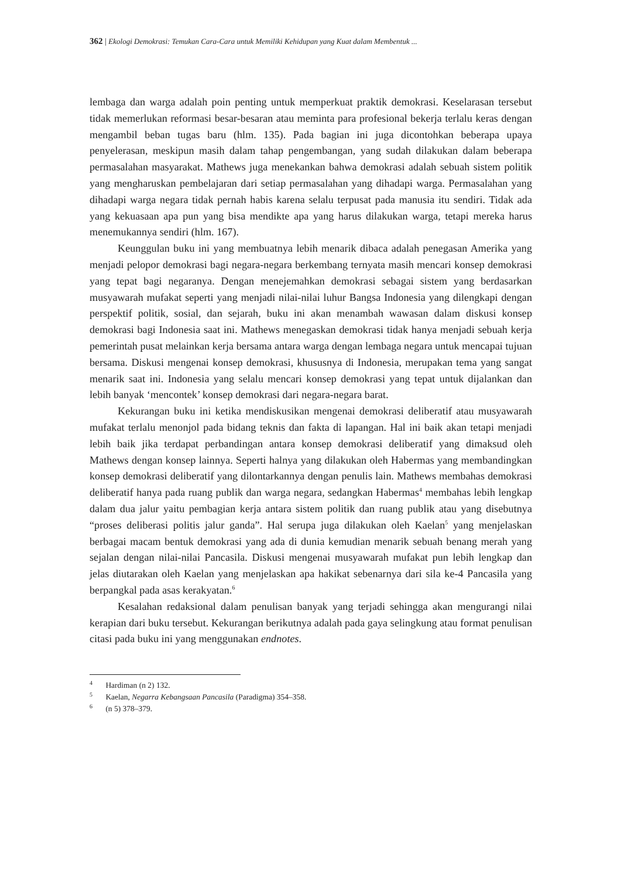362 | Ekologi Demokrasi: Temukan Cara-Cara untuk Memiliki Kehidupan yang Kuat dalam Membentuk ...
lembaga dan warga adalah poin penting untuk memperkuat praktik demokrasi. Keselarasan tersebut tidak memerlukan reformasi besar-besaran atau meminta para profesional bekerja terlalu keras dengan mengambil beban tugas baru (hlm. 135). Pada bagian ini juga dicontohkan beberapa upaya penyelerasan, meskipun masih dalam tahap pengembangan, yang sudah dilakukan dalam beberapa permasalahan masyarakat. Mathews juga menekankan bahwa demokrasi adalah sebuah sistem politik yang mengharuskan pembelajaran dari setiap permasalahan yang dihadapi warga. Permasalahan yang dihadapi warga negara tidak pernah habis karena selalu terpusat pada manusia itu sendiri. Tidak ada yang kekuasaan apa pun yang bisa mendikte apa yang harus dilakukan warga, tetapi mereka harus menemukannya sendiri (hlm. 167).
Keunggulan buku ini yang membuatnya lebih menarik dibaca adalah penegasan Amerika yang menjadi pelopor demokrasi bagi negara-negara berkembang ternyata masih mencari konsep demokrasi yang tepat bagi negaranya. Dengan menejemahkan demokrasi sebagai sistem yang berdasarkan musyawarah mufakat seperti yang menjadi nilai-nilai luhur Bangsa Indonesia yang dilengkapi dengan perspektif politik, sosial, dan sejarah, buku ini akan menambah wawasan dalam diskusi konsep demokrasi bagi Indonesia saat ini. Mathews menegaskan demokrasi tidak hanya menjadi sebuah kerja pemerintah pusat melainkan kerja bersama antara warga dengan lembaga negara untuk mencapai tujuan bersama. Diskusi mengenai konsep demokrasi, khususnya di Indonesia, merupakan tema yang sangat menarik saat ini. Indonesia yang selalu mencari konsep demokrasi yang tepat untuk dijalankan dan lebih banyak ‘mencontek’ konsep demokrasi dari negara-negara barat.
Kekurangan buku ini ketika mendiskusikan mengenai demokrasi deliberatif atau musyawarah mufakat terlalu menonjol pada bidang teknis dan fakta di lapangan. Hal ini baik akan tetapi menjadi lebih baik jika terdapat perbandingan antara konsep demokrasi deliberatif yang dimaksud oleh Mathews dengan konsep lainnya. Seperti halnya yang dilakukan oleh Habermas yang membandingkan konsep demokrasi deliberatif yang dilontarkannya dengan penulis lain. Mathews membahas demokrasi deliberatif hanya pada ruang publik dan warga negara, sedangkan Habermas<sup>4</sup> membahas lebih lengkap dalam dua jalur yaitu pembagian kerja antara sistem politik dan ruang publik atau yang disebutnya “proses deliberasi politis jalur ganda”. Hal serupa juga dilakukan oleh Kaelan<sup>5</sup> yang menjelaskan berbagai macam bentuk demokrasi yang ada di dunia kemudian menarik sebuah benang merah yang sejalan dengan nilai-nilai Pancasila. Diskusi mengenai musyawarah mufakat pun lebih lengkap dan jelas diutarakan oleh Kaelan yang menjelaskan apa hakikat sebenarnya dari sila ke-4 Pancasila yang berpangkal pada asas kerakyatan.<sup>6</sup>
Kesalahan redaksional dalam penulisan banyak yang terjadi sehingga akan mengurangi nilai kerapian dari buku tersebut. Kekurangan berikutnya adalah pada gaya selingkung atau format penulisan citasi pada buku ini yang menggunakan endnotes.
<sup>4</sup> Hardiman (n 2) 132.
<sup>5</sup> Kaelan, Negarra Kebangsaan Pancasila (Paradigma) 354–358.
<sup>6</sup> (n 5) 378–379.